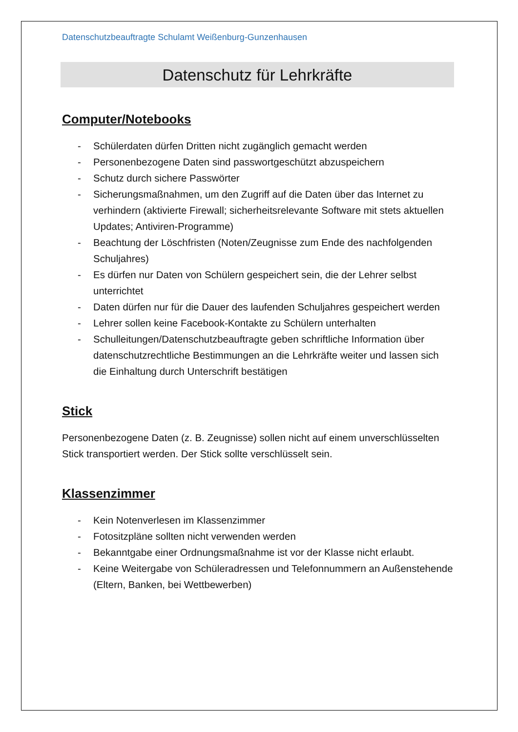Datenschutzbeauftragte Schulamt Weißenburg-Gunzenhausen
Datenschutz für Lehrkräfte
Computer/Notebooks
- Schülerdaten dürfen Dritten nicht zugänglich gemacht werden
- Personenbezogene Daten sind passwortgeschützt abzuspeichern
- Schutz durch sichere Passwörter
- Sicherungsmaßnahmen, um den Zugriff auf die Daten über das Internet zu verhindern (aktivierte Firewall; sicherheitsrelevante Software mit stets aktuellen Updates; Antiviren-Programme)
- Beachtung der Löschfristen (Noten/Zeugnisse zum Ende des nachfolgenden Schuljahres)
- Es dürfen nur Daten von Schülern gespeichert sein, die der Lehrer selbst unterrichtet
- Daten dürfen nur für die Dauer des laufenden Schuljahres gespeichert werden
- Lehrer sollen keine Facebook-Kontakte zu Schülern unterhalten
- Schulleitungen/Datenschutzbeauftragte geben schriftliche Information über datenschutzrechtliche Bestimmungen an die Lehrkräfte weiter und lassen sich die Einhaltung durch Unterschrift bestätigen
Stick
Personenbezogene Daten (z. B. Zeugnisse) sollen nicht auf einem unverschlüsselten Stick transportiert werden. Der Stick sollte verschlüsselt sein.
Klassenzimmer
- Kein Notenverlesen im Klassenzimmer
- Fotositzpläne sollten nicht verwenden werden
- Bekanntgabe einer Ordnungsmaßnahme ist vor der Klasse nicht erlaubt.
- Keine Weitergabe von Schüleradressen und Telefonnummern an Außenstehende (Eltern, Banken, bei Wettbewerben)